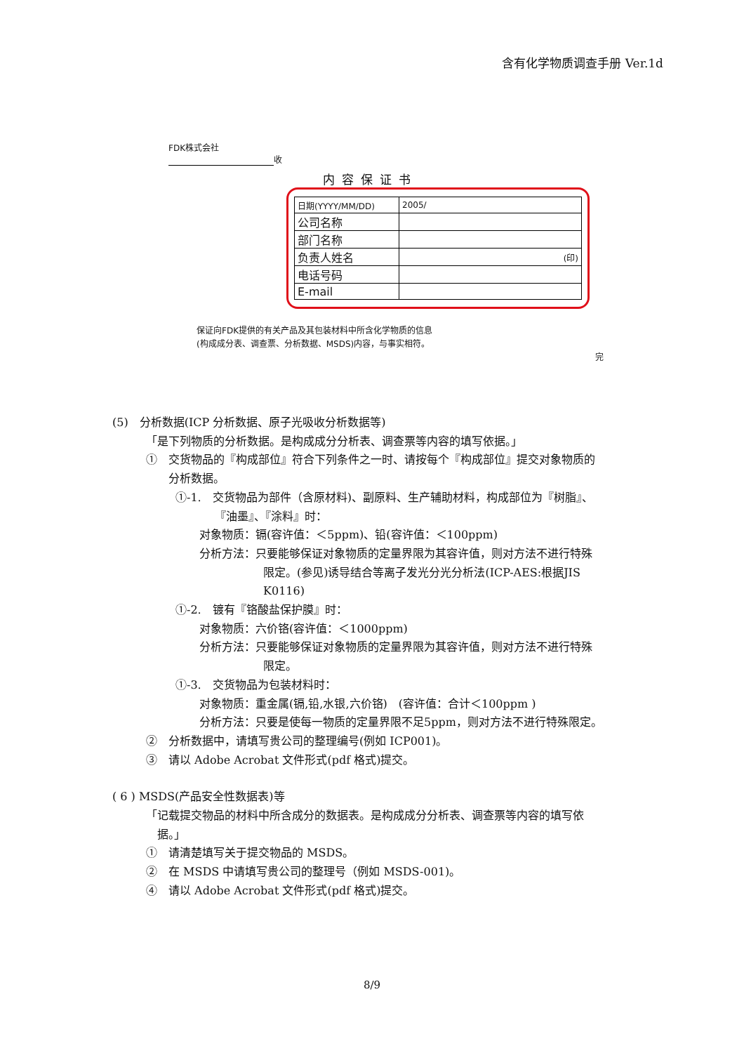含有化学物质调查手册 Ver.1d
FDK株式会社
收
内容保证书
| 日期(YYYY/MM/DD) | 2005/ |
| 公司名称 | |
| 部门名称 | |
| 负责人姓名 | (印) |
| 电话号码 | |
| E-mail | |
保证向FDK提供的有关产品及其包装材料中所含化学物质的信息
(构成成分表、调查票、分析数据、MSDS)内容，与事实相符。
完
(5)　分析数据(ICP 分析数据、原子光吸收分析数据等)
「是下列物质的分析数据。是构成成分分析表、调查票等内容的填写依据。」
①　交货物品的『构成部位』符合下列条件之一时、请按每个『构成部位』提交对象物质的
　　分析数据。
①-1.　交货物品为部件（含原材料)、副原料、生产辅助材料，构成部位为『树脂』、
　　　　『油墨』、『涂料』时：
对象物质：镉(容许值：＜5ppm)、铅(容许值：＜100ppm)
分析方法：只要能够保证对象物质的定量界限为其容许值，则对方法不进行特殊
限定。(参见)诱导结合等离子发光分光分析法(ICP-AES:根据JIS
K0116)
①-2.　镀有『铬酸盐保护膜』时：
对象物质：六价铬(容许值：＜1000ppm)
分析方法：只要能够保证对象物质的定量界限为其容许值，则对方法不进行特殊
限定。
①-3.　交货物品为包装材料时：
对象物质：重金属(镉,铅,水银,六价铬)　(容许值：合计＜100ppm )
分析方法：只要是使每一物质的定量界限不足5ppm，则对方法不进行特殊限定。
②　分析数据中，请填写贵公司的整理编号(例如 ICP001)。
③　请以 Adobe Acrobat 文件形式(pdf 格式)提交。
( 6 ) MSDS(产品安全性数据表)等
「记载提交物品的材料中所含成分的数据表。是构成成分分析表、调查票等内容的填写依
　据。」
①　请清楚填写关于提交物品的 MSDS。
②　在 MSDS 中请填写贵公司的整理号（例如 MSDS-001)。
④　请以 Adobe Acrobat 文件形式(pdf 格式)提交。
8/9